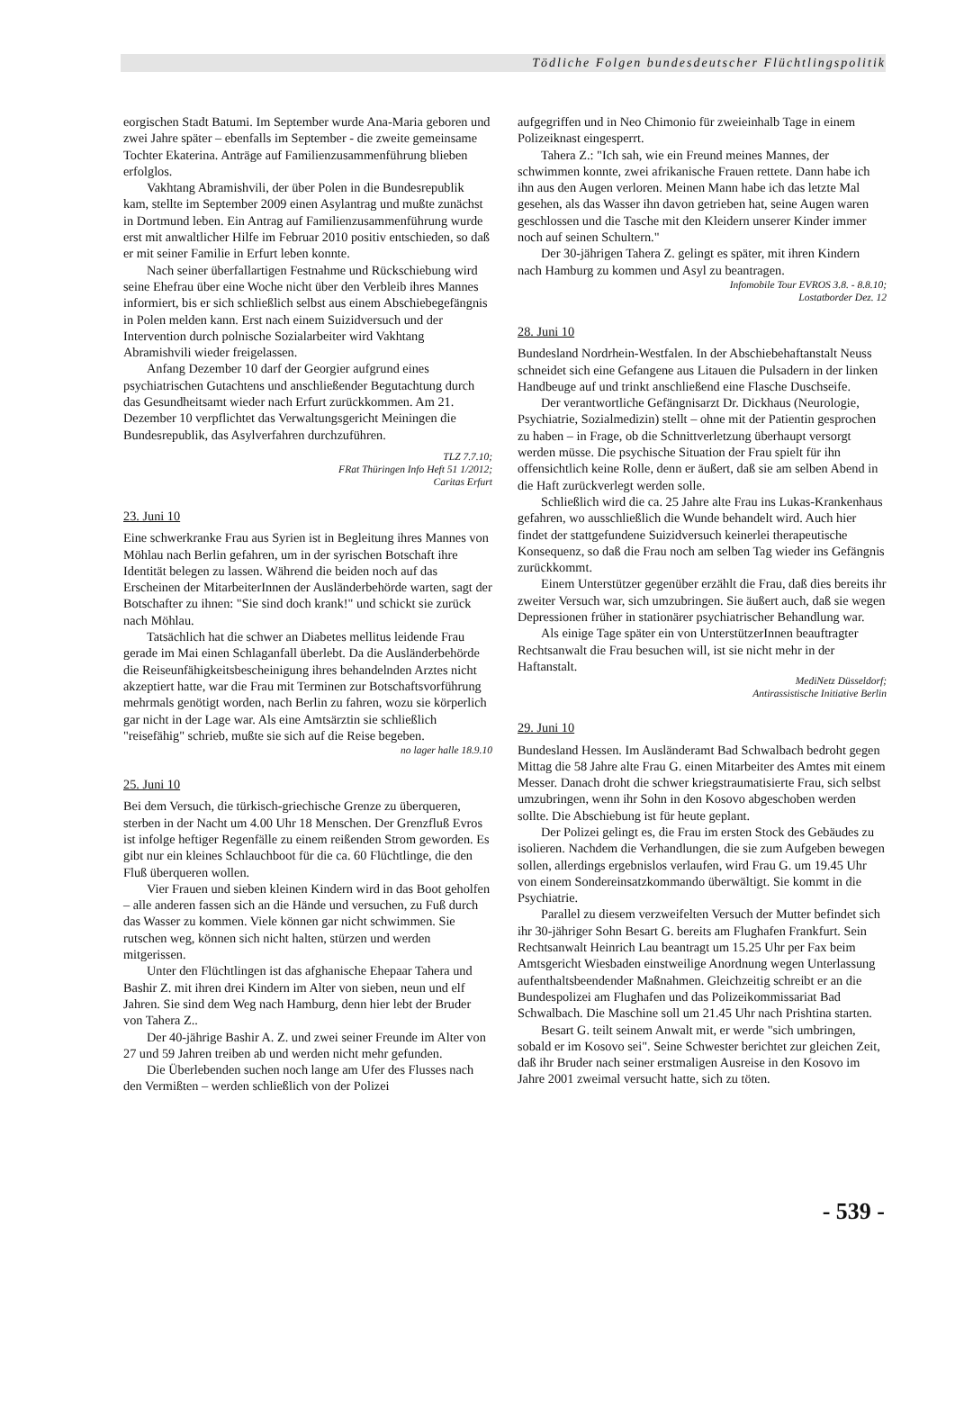Tödliche Folgen bundesdeutscher Flüchtlingspolitik
eorgischen Stadt Batumi. Im September wurde Ana-Maria geboren und zwei Jahre später – ebenfalls im September - die zweite gemeinsame Tochter Ekaterina. Anträge auf Familienzusammenführung blieben erfolglos.
Vakhtang Abramishvili, der über Polen in die Bundesrepublik kam, stellte im September 2009 einen Asylantrag und mußte zunächst in Dortmund leben. Ein Antrag auf Familienzusammenführung wurde erst mit anwaltlicher Hilfe im Februar 2010 positiv entschieden, so daß er mit seiner Familie in Erfurt leben konnte.
Nach seiner überfallartigen Festnahme und Rückschiebung wird seine Ehefrau über eine Woche nicht über den Verbleib ihres Mannes informiert, bis er sich schließlich selbst aus einem Abschiebegefängnis in Polen melden kann. Erst nach einem Suizidversuch und der Intervention durch polnische Sozialarbeiter wird Vakhtang Abramishvili wieder freigelassen.
Anfang Dezember 10 darf der Georgier aufgrund eines psychiatrischen Gutachtens und anschließender Begutachtung durch das Gesundheitsamt wieder nach Erfurt zurückkommen. Am 21. Dezember 10 verpflichtet das Verwaltungsgericht Meiningen die Bundesrepublik, das Asylverfahren durchzuführen.
TLZ 7.7.10;
FRat Thüringen Info Heft 51 1/2012;
Caritas Erfurt
23. Juni 10
Eine schwerkranke Frau aus Syrien ist in Begleitung ihres Mannes von Möhlau nach Berlin gefahren, um in der syrischen Botschaft ihre Identität belegen zu lassen. Während die beiden noch auf das Erscheinen der MitarbeiterInnen der Ausländerbehörde warten, sagt der Botschafter zu ihnen: "Sie sind doch krank!" und schickt sie zurück nach Möhlau.
Tatsächlich hat die schwer an Diabetes mellitus leidende Frau gerade im Mai einen Schlaganfall überlebt. Da die Ausländerbehörde die Reiseunfähigkeitsbescheinigung ihres behandelnden Arztes nicht akzeptiert hatte, war die Frau mit Terminen zur Botschaftsvorführung mehrmals genötigt worden, nach Berlin zu fahren, wozu sie körperlich gar nicht in der Lage war. Als eine Amtsärztin sie schließlich "reisefähig" schrieb, mußte sie sich auf die Reise begeben.
no lager halle 18.9.10
25. Juni 10
Bei dem Versuch, die türkisch-griechische Grenze zu überqueren, sterben in der Nacht um 4.00 Uhr 18 Menschen. Der Grenzfluß Evros ist infolge heftiger Regenfälle zu einem reißenden Strom geworden. Es gibt nur ein kleines Schlauchboot für die ca. 60 Flüchtlinge, die den Fluß überqueren wollen.
Vier Frauen und sieben kleinen Kindern wird in das Boot geholfen – alle anderen fassen sich an die Hände und versuchen, zu Fuß durch das Wasser zu kommen. Viele können gar nicht schwimmen. Sie rutschen weg, können sich nicht halten, stürzen und werden mitgerissen.
Unter den Flüchtlingen ist das afghanische Ehepaar Tahera und Bashir Z. mit ihren drei Kindern im Alter von sieben, neun und elf Jahren. Sie sind dem Weg nach Hamburg, denn hier lebt der Bruder von Tahera Z..
Der 40-jährige Bashir A. Z. und zwei seiner Freunde im Alter von 27 und 59 Jahren treiben ab und werden nicht mehr gefunden.
Die Überlebenden suchen noch lange am Ufer des Flusses nach den Vermißten – werden schließlich von der Polizei
aufgegriffen und in Neo Chimonio für zweieinhalb Tage in einem Polizeiknast eingesperrt.
Tahera Z.: "Ich sah, wie ein Freund meines Mannes, der schwimmen konnte, zwei afrikanische Frauen rettete. Dann habe ich ihn aus den Augen verloren. Meinen Mann habe ich das letzte Mal gesehen, als das Wasser ihn davon getrieben hat, seine Augen waren geschlossen und die Tasche mit den Kleidern unserer Kinder immer noch auf seinen Schultern."
Der 30-jährigen Tahera Z. gelingt es später, mit ihren Kindern nach Hamburg zu kommen und Asyl zu beantragen.
Infomobile Tour EVROS 3.8. - 8.8.10;
Lostatborder Dez. 12
28. Juni 10
Bundesland Nordrhein-Westfalen. In der Abschiebehaftanstalt Neuss schneidet sich eine Gefangene aus Litauen die Pulsadern in der linken Handbeuge auf und trinkt anschließend eine Flasche Duschseife.
Der verantwortliche Gefängnisarzt Dr. Dickhaus (Neurologie, Psychiatrie, Sozialmedizin) stellt – ohne mit der Patientin gesprochen zu haben – in Frage, ob die Schnittverletzung überhaupt versorgt werden müsse. Die psychische Situation der Frau spielt für ihn offensichtlich keine Rolle, denn er äußert, daß sie am selben Abend in die Haft zurückverlegt werden solle.
Schließlich wird die ca. 25 Jahre alte Frau ins Lukas-Krankenhaus gefahren, wo ausschließlich die Wunde behandelt wird. Auch hier findet der stattgefundene Suizidversuch keinerlei therapeutische Konsequenz, so daß die Frau noch am selben Tag wieder ins Gefängnis zurückkommt.
Einem Unterstützer gegenüber erzählt die Frau, daß dies bereits ihr zweiter Versuch war, sich umzubringen. Sie äußert auch, daß sie wegen Depressionen früher in stationärer psychiatrischer Behandlung war.
Als einige Tage später ein von UnterstützerInnen beauftragter Rechtsanwalt die Frau besuchen will, ist sie nicht mehr in der Haftanstalt.
MediNetz Düsseldorf;
Antirassistische Initiative Berlin
29. Juni 10
Bundesland Hessen. Im Ausländeramt Bad Schwalbach bedroht gegen Mittag die 58 Jahre alte Frau G. einen Mitarbeiter des Amtes mit einem Messer. Danach droht die schwer kriegstraumatisierte Frau, sich selbst umzubringen, wenn ihr Sohn in den Kosovo abgeschoben werden sollte. Die Abschiebung ist für heute geplant.
Der Polizei gelingt es, die Frau im ersten Stock des Gebäudes zu isolieren. Nachdem die Verhandlungen, die sie zum Aufgeben bewegen sollen, allerdings ergebnislos verlaufen, wird Frau G. um 19.45 Uhr von einem Sondereinsatzkommando überwältigt. Sie kommt in die Psychiatrie.
Parallel zu diesem verzweifelten Versuch der Mutter befindet sich ihr 30-jähriger Sohn Besart G. bereits am Flughafen Frankfurt. Sein Rechtsanwalt Heinrich Lau beantragt um 15.25 Uhr per Fax beim Amtsgericht Wiesbaden einstweilige Anordnung wegen Unterlassung aufenthaltsbeendender Maßnahmen. Gleichzeitig schreibt er an die Bundespolizei am Flughafen und das Polizeikommissariat Bad Schwalbach. Die Maschine soll um 21.45 Uhr nach Prishtina starten.
Besart G. teilt seinem Anwalt mit, er werde "sich umbringen, sobald er im Kosovo sei". Seine Schwester berichtet zur gleichen Zeit, daß ihr Bruder nach seiner erstmaligen Ausreise in den Kosovo im Jahre 2001 zweimal versucht hatte, sich zu töten.
- 539 -